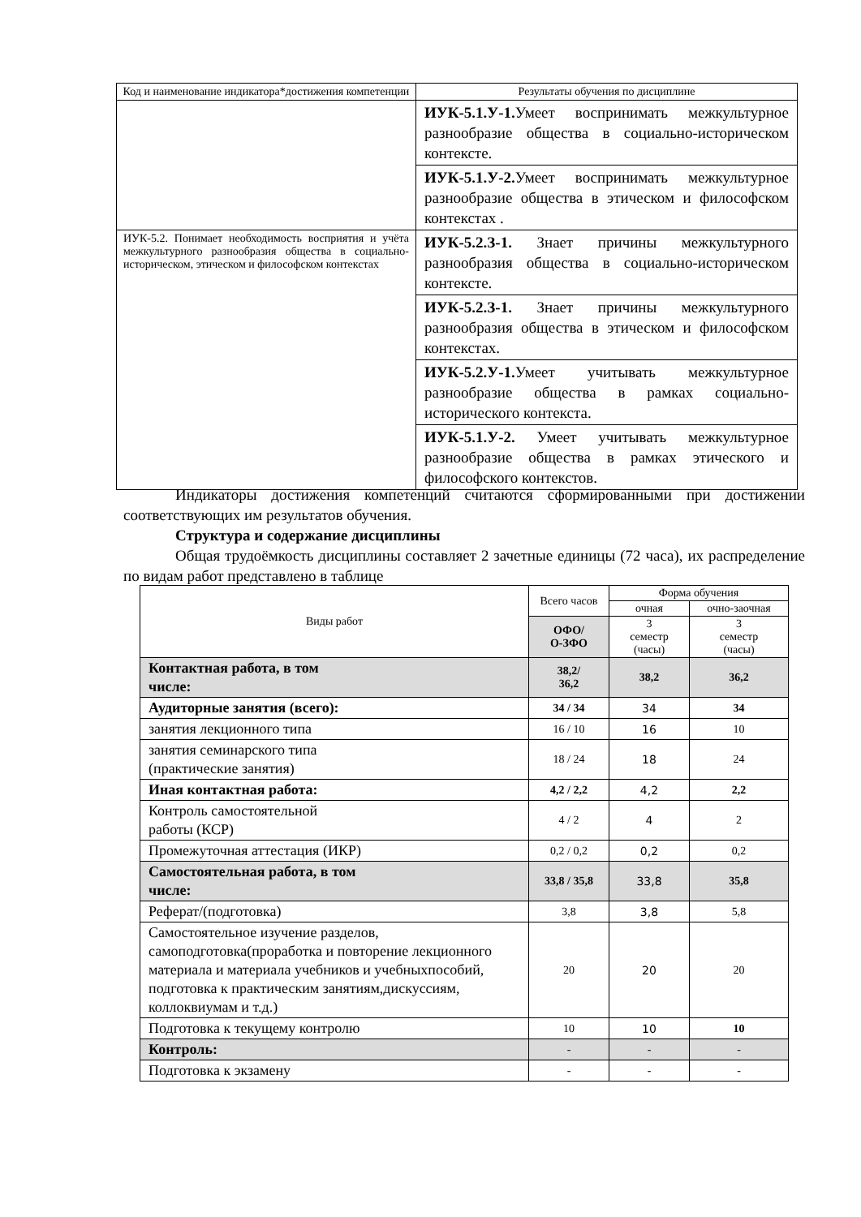| Код и наименование индикатора*достижения компетенции | Результаты обучения по дисциплине |
| --- | --- |
| | ИУК-5.1.У-1. Умеет воспринимать межкультурное разнообразие общества в социально-историческом контексте. |
| | ИУК-5.1.У-2. Умеет воспринимать межкультурное разнообразие общества в этическом и философском контекстах . |
| ИУК-5.2. Понимает необходимость восприятия и учёта межкультурного разнообразия общества в социально-историческом, этическом и философском контекстах | ИУК-5.2.З-1. Знает причины межкультурного разнообразия общества в социально-историческом контексте. |
| | ИУК-5.2.З-1. Знает причины межкультурного разнообразия общества в этическом и философском контекстах. |
| | ИУК-5.2.У-1. Умеет учитывать межкультурное разнообразие общества в рамках социально-исторического контекста. |
| | ИУК-5.1.У-2. Умеет учитывать межкультурное разнообразие общества в рамках этического и философского контекстов. |
Индикаторы достижения компетенций считаются сформированными при достижении соответствующих им результатов обучения.
Структура и содержание дисциплины
Общая трудоёмкость дисциплины составляет 2 зачетные единицы (72 часа), их распределение по видам работ представлено в таблице
| Виды работ | Всего часов | Форма обучения | |
| --- | --- | --- | --- |
| | | очная | очно-заочная |
| | ОФО/ О-ЗФО | 3 семестр (часы) | 3 семестр (часы) |
| Контактная работа, в том числе: | 38,2/ 36,2 | 38,2 | 36,2 |
| Аудиторные занятия (всего): | 34 / 34 | 34 | 34 |
| занятия лекционного типа | 16 / 10 | 16 | 10 |
| занятия семинарского типа (практические занятия) | 18 / 24 | 18 | 24 |
| Иная контактная работа: | 4,2 / 2,2 | 4,2 | 2,2 |
| Контроль самостоятельной работы (КСР) | 4 / 2 | 4 | 2 |
| Промежуточная аттестация (ИКР) | 0,2 / 0,2 | 0,2 | 0,2 |
| Самостоятельная работа, в том числе: | 33,8 / 35,8 | 33,8 | 35,8 |
| Реферат/(подготовка) | 3,8 | 3,8 | 5,8 |
| Самостоятельное изучение разделов, самоподготовка(проработка и повторение лекционного материала и материала учебников и учебныхпособий, подготовка к практическим занятиям,дискуссиям, коллоквиумам и т.д.) | 20 | 20 | 20 |
| Подготовка к текущему контролю | 10 | 10 | 10 |
| Контроль: | - | - | - |
| Подготовка к экзамену | - | - | - |